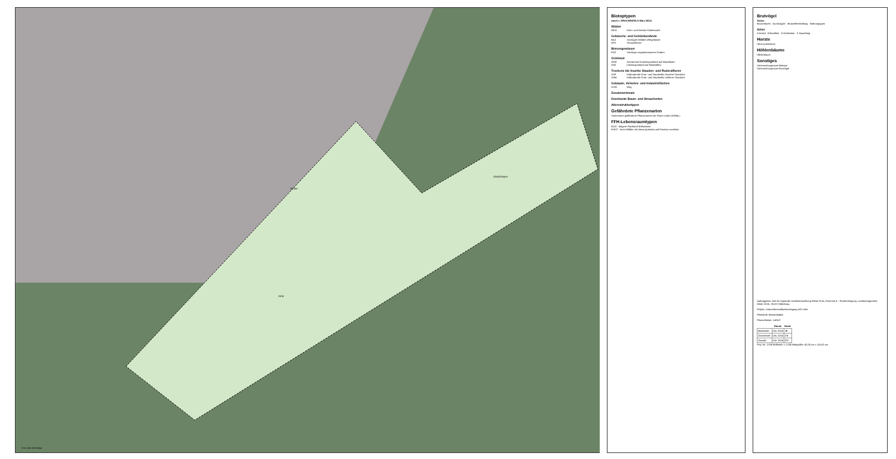GEMm
GEM
GIM(GEM)mt
0 50 100 200 Meter
Biotoptypen
(nach v. DRACHENFELS März 2021)
Wälder
WEG Erlen- und Eschen-Galeriewald
Gebüsche- und Gehölzbestände
BAZ Sonstiges Weiden-Ufergebüsch
HFS Strauchhecke
Binnengewässer
FGZ Sonstiger vegetationsarmer Graben
Grünland
GEM Artenarmes Extensivgrünland auf Moorböden
GIM Intensivgrünland auf Moorböden
Trockene bis feuchte Stauden- und Ruderalfluren
UHF Halbruderale Gras- und Staudenflur feuchter Standorte
UHM Halbruderale Gras- und Staudenflur mittlerer Standorte
Gebäude, Verkehrs- und Industrieflächen
OVW Weg
Zusatzmerkmale
Dominante Baum- und Straucharten
Altersstrukturtypen
Gefährdete Pflanzenarten
Vorkommen gefährdeter Pflanzenarten der Roten Listen (D/Nds.)
FFH-Lebensraumtypen
6510 - Magere Flachland-Mähwiesen
91E0* - Auen-Wälder mit Alnus glutinosa und Fraxinus excelsior
Brutvögel
Status
Brutverdacht · Durchzügler · Brutzeitfeststellung · Nahrungsgast
Arten
A Amsel · B Buchfink · K Kohlmeise · Z Zaunkönig
Horste
Horst (unbesetzt)
Höhlenbäume
Höhlenbaum
Sonstiges
Untersuchungsraum Biotope
Untersuchungsraum Brutvögel
Auftraggeber: Amt für regionale Landesentwicklung Weser-Ems, Dezernat 4 – Flurbereinigung, Landmanagement, Markt 15/16, 26122 Oldenburg
Projekt: Unternehmensflurbereinigung A20 Lehe
Planinhalt: Bestandsplan
Planverfasser: LaReG
| | Datum | Name |
| --- | --- | --- |
| Bearbeitet: | Okt. 2024 | JB |
| Gezeichnet: | Okt. 2024 | CB |
| Geprüft: | Okt. 2024 | GR |
Proj.-Nr.: 2158 Maßstab: 1:1.000 Blattgröße: 42,00 cm x 116,00 cm